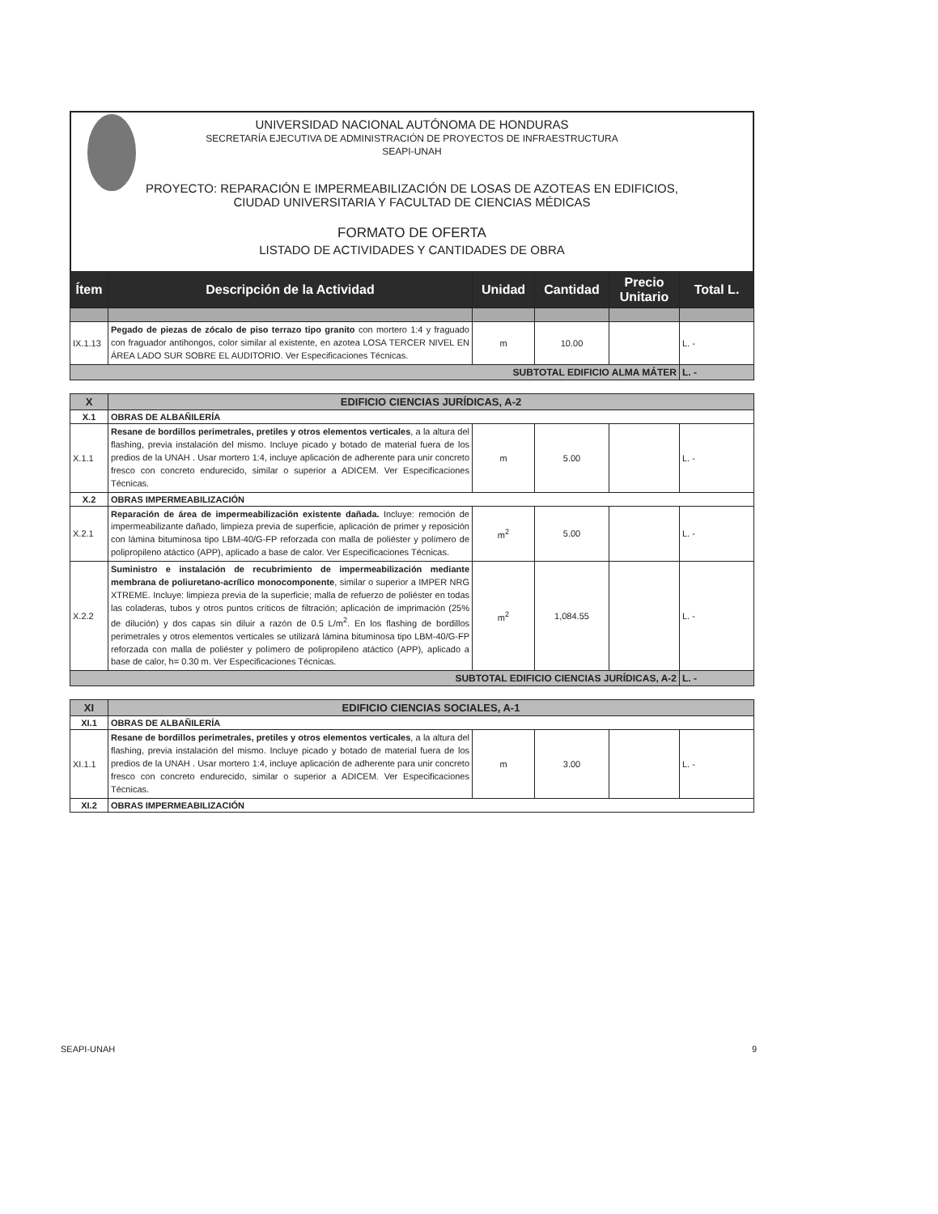UNIVERSIDAD NACIONAL AUTÓNOMA DE HONDURAS
SECRETARÍA EJECUTIVA DE ADMINISTRACIÓN DE PROYECTOS DE INFRAESTRUCTURA
SEAPI-UNAH
PROYECTO: REPARACIÓN E IMPERMEABILIZACIÓN DE LOSAS DE AZOTEAS EN EDIFICIOS,
CIUDAD UNIVERSITARIA Y FACULTAD DE CIENCIAS MÉDICAS
FORMATO DE OFERTA
LISTADO DE ACTIVIDADES Y CANTIDADES DE OBRA
| Ítem | Descripción de la Actividad | Unidad | Cantidad | Precio Unitario | Total L. |
| --- | --- | --- | --- | --- | --- |
| IX.1.13 | Pegado de piezas de zócalo de piso terrazo tipo granito con mortero 1:4 y fraguado con fraguador antihongos, color similar al existente, en azotea LOSA TERCER NIVEL EN ÁREA LADO SUR SOBRE EL AUDITORIO. Ver Especificaciones Técnicas. | m | 10.00 | | L. - |
| SUBTOTAL EDIFICIO ALMA MÁTER | | | | | L. - |
| X | EDIFICIO CIENCIAS JURÍDICAS, A-2 | | | | |
| X.1 | OBRAS DE ALBAÑILERÍA | | | | |
| X.1.1 | Resane de bordillos perimetrales, pretiles y otros elementos verticales , a la altura del flashing, previa instalación del mismo. Incluye picado y botado de material fuera de los predios de la UNAH . Usar mortero 1:4, incluye aplicación de adherente para unir concreto fresco con concreto endurecido, similar o superior a ADICEM. Ver Especificaciones Técnicas. | m | 5.00 | | L. - |
| X.2 | OBRAS IMPERMEABILIZACIÓN | | | | |
| X.2.1 | Reparación de área de impermeabilización existente dañada. Incluye: remoción de impermeabilizante dañado, limpieza previa de superficie, aplicación de primer y reposición con lámina bituminosa tipo LBM-40/G-FP reforzada con malla de poliéster y polímero de polipropileno atáctico (APP), aplicado a base de calor. Ver Especificaciones Técnicas. | m<sup>2</sup> | 5.00 | | L. - |
| X.2.2 | Suministro e instalación de recubrimiento de impermeabilización mediante membrana de poliuretano-acrílico monocomponente , similar o superior a IMPER NRG XTREME. Incluye: limpieza previa de la superficie; malla de refuerzo de poliéster en todas las coladeras, tubos y otros puntos críticos de filtración; aplicación de imprimación (25% de dilución) y dos capas sin diluir a razón de 0.5 L/m<sup>2</sup>. En los flashing de bordillos perimetrales y otros elementos verticales se utilizará lámina bituminosa tipo LBM-40/G-FP reforzada con malla de poliéster y polímero de polipropileno atáctico (APP), aplicado a base de calor, h= 0.30 m. Ver Especificaciones Técnicas. | m<sup>2</sup> | 1,084.55 | | L. - |
| SUBTOTAL EDIFICIO CIENCIAS JURÍDICAS, A-2 | | | | | L. - |
| XI | EDIFICIO CIENCIAS SOCIALES, A-1 | | | | |
| XI.1 | OBRAS DE ALBAÑILERÍA | | | | |
| XI.1.1 | Resane de bordillos perimetrales, pretiles y otros elementos verticales , a la altura del flashing, previa instalación del mismo. Incluye picado y botado de material fuera de los predios de la UNAH . Usar mortero 1:4, incluye aplicación de adherente para unir concreto fresco con concreto endurecido, similar o superior a ADICEM. Ver Especificaciones Técnicas. | m | 3.00 | | L. - |
| XI.2 | OBRAS IMPERMEABILIZACIÓN | | | | |
SEAPI-UNAH 9